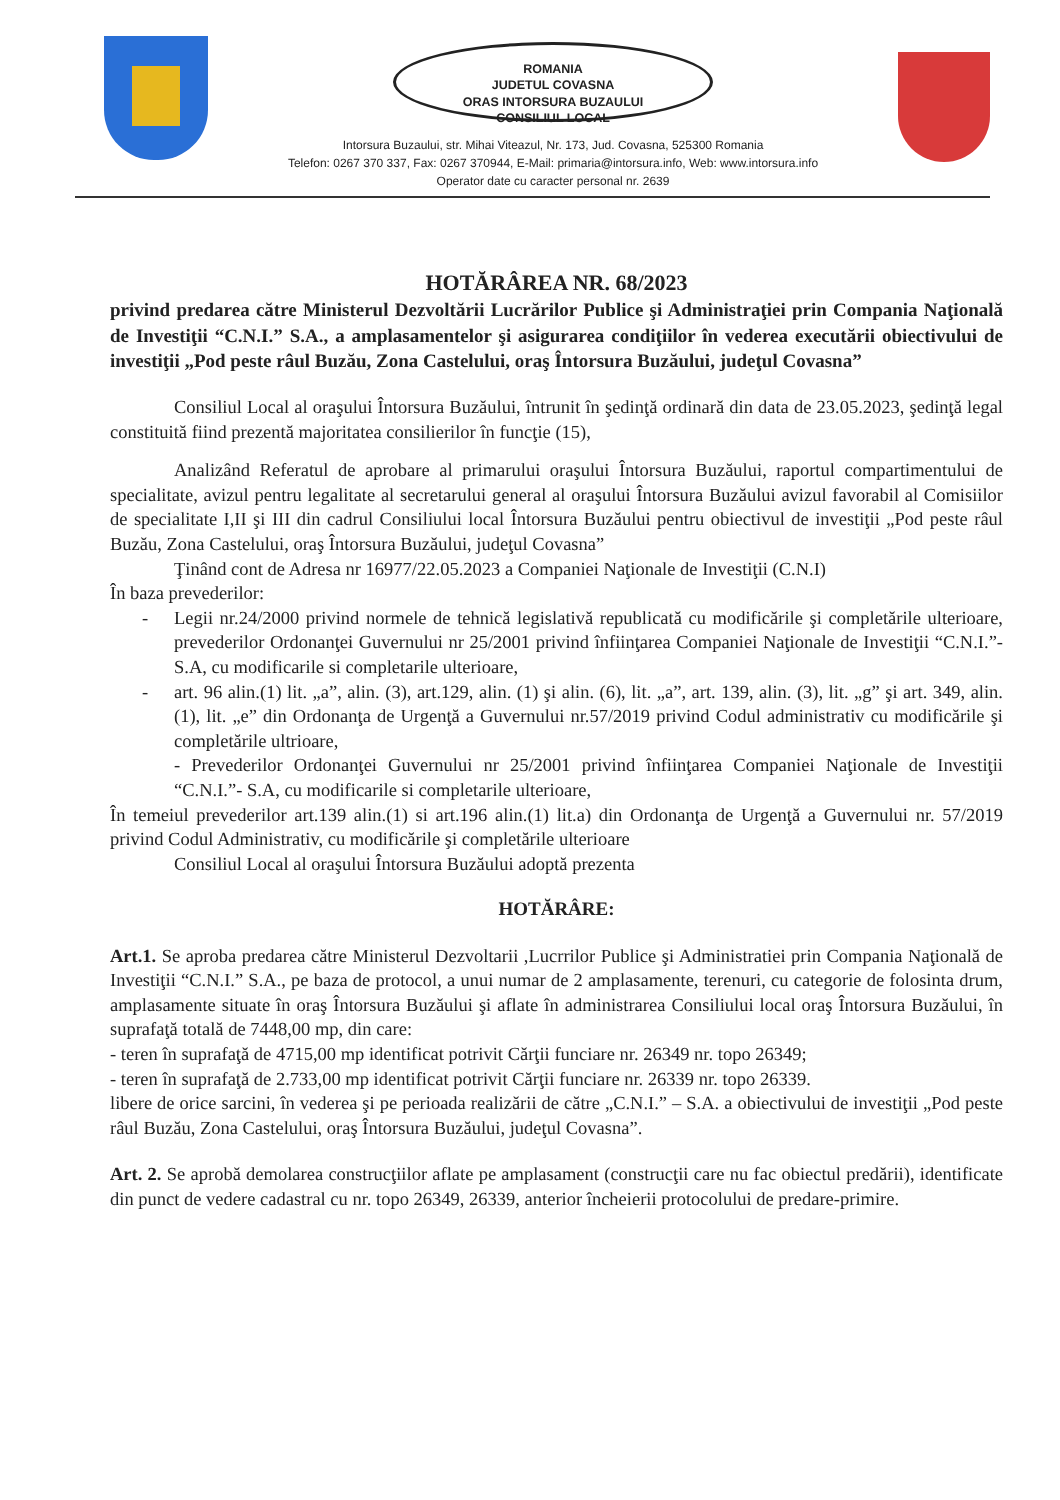ROMANIA
JUDETUL COVASNA
ORAS INTORSURA BUZAULUI
CONSILIUL LOCAL
Intorsura Buzaului, str. Mihai Viteazul, Nr. 173, Jud. Covasna, 525300 Romania
Telefon: 0267 370 337, Fax: 0267 370944, E-Mail: primaria@intorsura.info, Web: www.intorsura.info
Operator date cu caracter personal nr. 2639
HOTĂRÂREA NR. 68/2023
privind predarea către Ministerul Dezvoltării Lucrărilor Publice şi Administraţiei prin Compania Naţională de Investiţii “C.N.I.” S.A., a amplasamentelor şi asigurarea condiţiilor în vederea executării obiectivului de investiţii „Pod peste râul Buzău, Zona Castelului, oraş Întorsura Buzăului, judeţul Covasna”
Consiliul Local al oraşului Întorsura Buzăului, întrunit în şedinţă ordinară din data de 23.05.2023, şedinţă legal constituită fiind prezentă majoritatea consilierilor în funcţie (15),
Analizând Referatul de aprobare al primarului oraşului Întorsura Buzăului, raportul compartimentului de specialitate, avizul pentru legalitate al secretarului general al oraşului Întorsura Buzăului avizul favorabil al Comisiilor de specialitate I,II şi III din cadrul Consiliului local Întorsura Buzăului pentru obiectivul de investiţii „Pod peste râul Buzău, Zona Castelului, oraş Întorsura Buzăului, judeţul Covasna”
Ţinând cont de Adresa nr 16977/22.05.2023 a Companiei Naţionale de Investiţii (C.N.I)
În baza prevederilor:
- Legii nr.24/2000 privind normele de tehnică legislativă republicată cu modificările şi completările ulterioare, prevederilor Ordonanţei Guvernului nr 25/2001 privind înfiinţarea Companiei Naţionale de Investiţii “C.N.I.”- S.A, cu modificarile si completarile ulterioare,
- art. 96 alin.(1) lit. „a”, alin. (3), art.129, alin. (1) şi alin. (6), lit. „a”, art. 139, alin. (3), lit. „g” şi art. 349, alin. (1), lit. „e” din Ordonanţa de Urgenţă a Guvernului nr.57/2019 privind Codul administrativ cu modificările şi completările ultrioare,
- Prevederilor Ordonanţei Guvernului nr 25/2001 privind înfiinţarea Companiei Naţionale de Investiţii “C.N.I.”- S.A, cu modificarile si completarile ulterioare,
În temeiul prevederilor art.139 alin.(1) si art.196 alin.(1) lit.a) din Ordonanţa de Urgenţă a Guvernului nr. 57/2019 privind Codul Administrativ, cu modificările şi completările ulterioare
Consiliul Local al oraşului Întorsura Buzăului adoptă prezenta
HOTĂRÂRE:
Art.1. Se aproba predarea către Ministerul Dezvoltarii ,Lucrrilor Publice şi Administratiei prin Compania Naţională de Investiţii “C.N.I.” S.A., pe baza de protocol, a unui numar de 2 amplasamente, terenuri, cu categorie de folosinta drum, amplasamente situate în oraş Întorsura Buzăului şi aflate în administrarea Consiliului local oraş Întorsura Buzăului, în suprafaţă totală de 7448,00 mp, din care:
- teren în suprafaţă de 4715,00 mp identificat potrivit Cărţii funciare nr. 26349 nr. topo 26349;
- teren în suprafaţă de 2.733,00 mp identificat potrivit Cărţii funciare nr. 26339 nr. topo 26339.
libere de orice sarcini, în vederea şi pe perioada realizării de către „C.N.I.” – S.A. a obiectivului de investiţii „Pod peste râul Buzău, Zona Castelului, oraş Întorsura Buzăului, judeţul Covasna”.
Art. 2. Se aprobă demolarea construcţiilor aflate pe amplasament (construcţii care nu fac obiectul predării), identificate din punct de vedere cadastral cu nr. topo 26349, 26339, anterior încheierii protocolului de predare-primire.